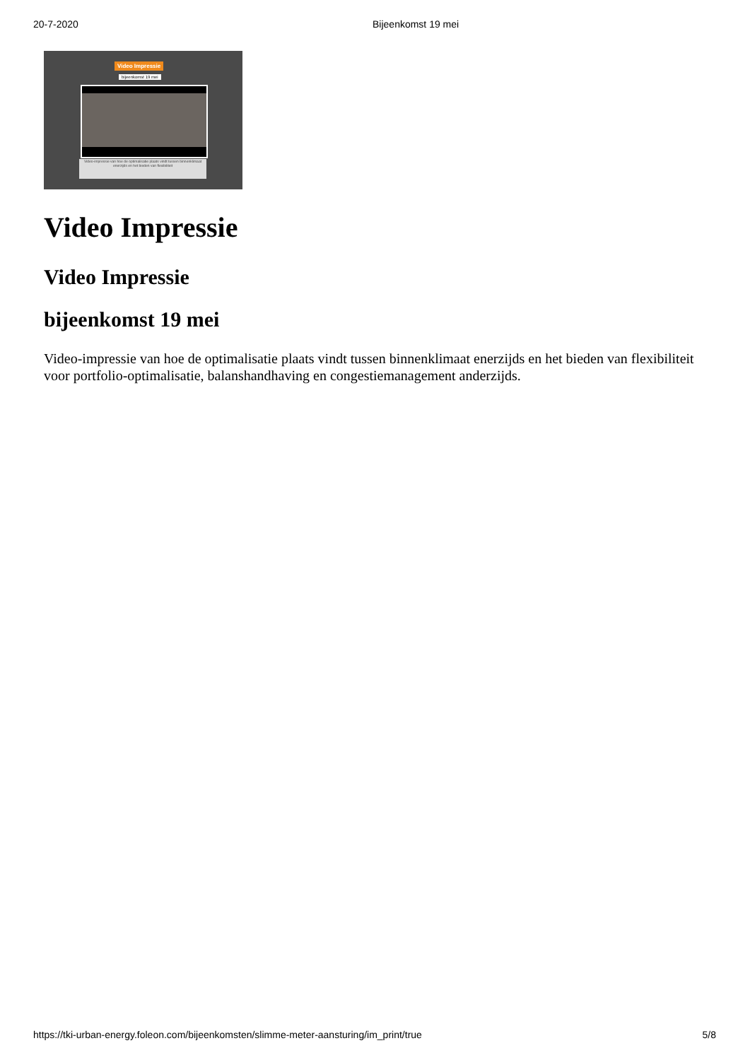20-7-2020 Bijeenkomst 19 mei
Video Impressie
bijeenkomst 19 mei
Video-impressie van hoe de optimalisatie plaats vindt tussen binnenklimaat enerzijds en het bieden van flexibiliteit
Video Impressie
Video Impressie
bijeenkomst 19 mei
Video-impressie van hoe de optimalisatie plaats vindt tussen binnenklimaat enerzijds en het bieden van flexibiliteit voor portfolio-optimalisatie, balanshandhaving en congestiemanagement anderzijds.
https://tki-urban-energy.foleon.com/bijeenkomsten/slimme-meter-aansturing/im_print/true 5/8